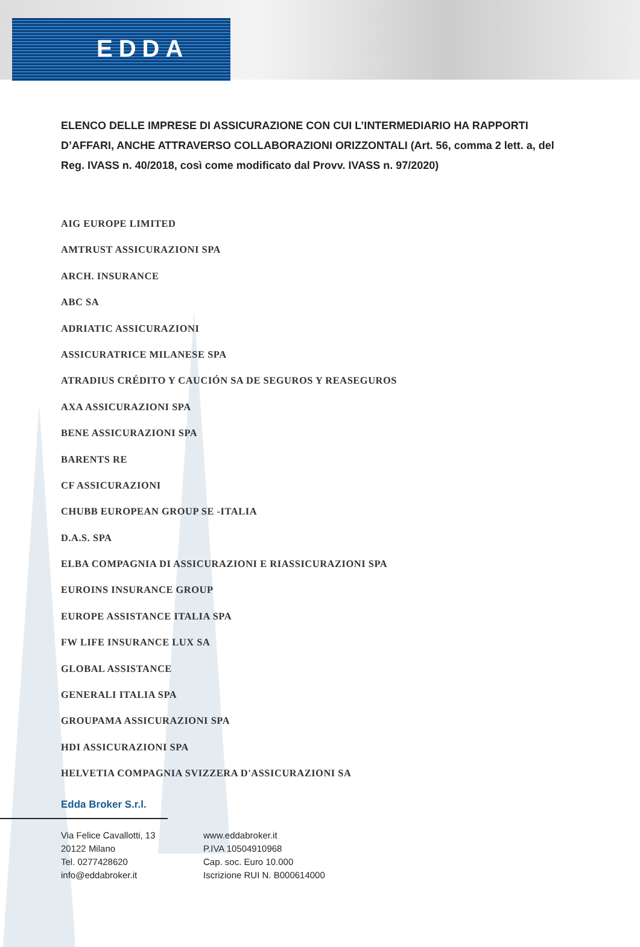EDDA
ELENCO DELLE IMPRESE DI ASSICURAZIONE CON CUI L’INTERMEDIARIO HA RAPPORTI D’AFFARI, ANCHE ATTRAVERSO COLLABORAZIONI ORIZZONTALI (Art. 56, comma 2 lett. a, del Reg. IVASS n. 40/2018, così come modificato dal Provv. IVASS n. 97/2020)
AIG EUROPE LIMITED
AMTRUST ASSICURAZIONI SPA
ARCH. INSURANCE
ABC SA
ADRIATIC ASSICURAZIONI
ASSICURATRICE MILANESE SPA
ATRADIUS CRÉDITO Y CAUCIÓN SA DE SEGUROS Y REASEGUROS
AXA ASSICURAZIONI SPA
BENE ASSICURAZIONI SPA
BARENTS RE
CF ASSICURAZIONI
CHUBB EUROPEAN GROUP SE -ITALIA
D.A.S. SPA
ELBA COMPAGNIA DI ASSICURAZIONI E RIASSICURAZIONI SPA
EUROINS INSURANCE GROUP
EUROPE ASSISTANCE ITALIA SPA
FW LIFE INSURANCE LUX SA
GLOBAL ASSISTANCE
GENERALI ITALIA SPA
GROUPAMA ASSICURAZIONI SPA
HDI ASSICURAZIONI SPA
HELVETIA COMPAGNIA SVIZZERA D'ASSICURAZIONI SA
Edda Broker S.r.l.
Via Felice Cavallotti, 13
20122 Milano
Tel. 0277428620
info@eddabroker.it
www.eddabroker.it
P.IVA 10504910968
Cap. soc. Euro 10.000
Iscrizione RUI N. B000614000